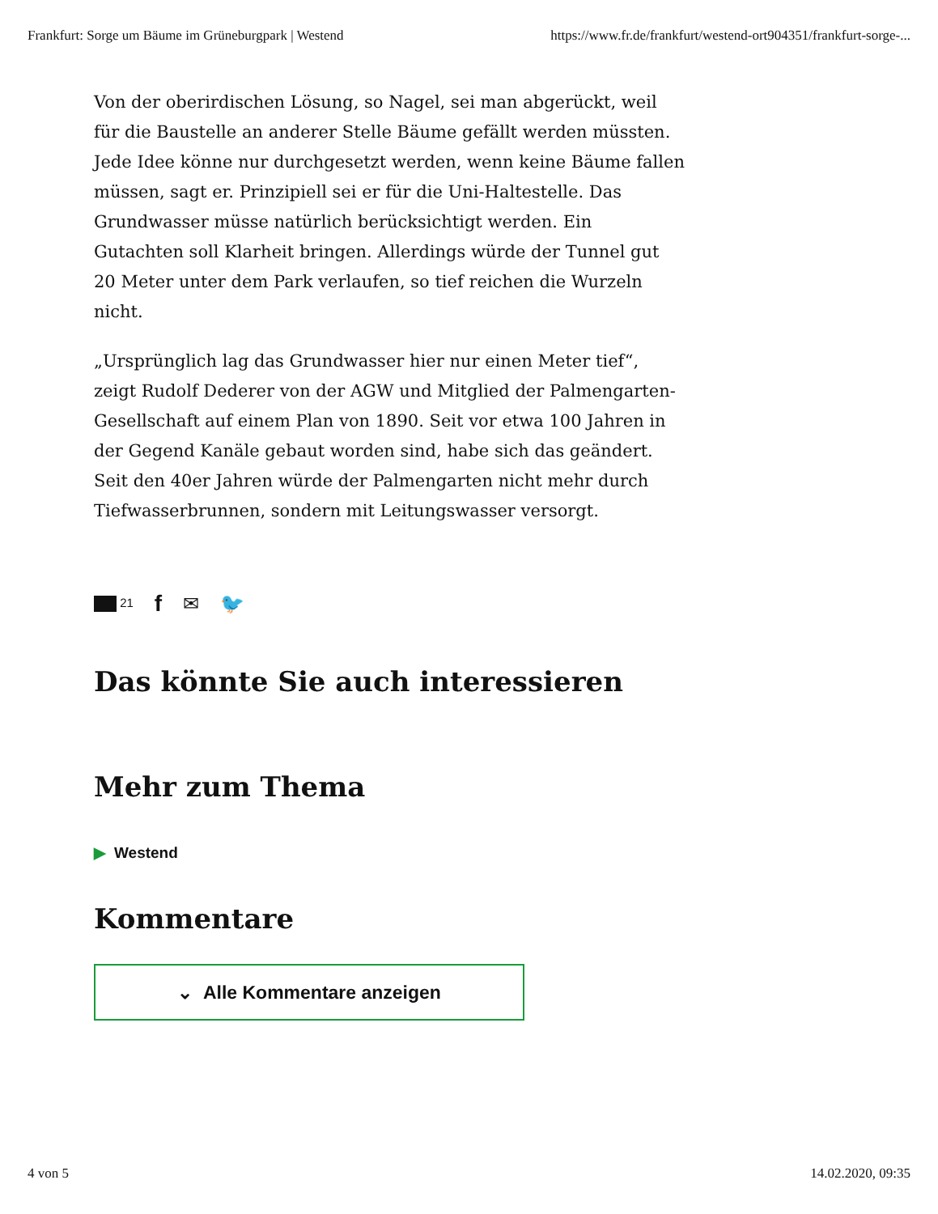Frankfurt: Sorge um Bäume im Grüneburgpark | Westend https://www.fr.de/frankfurt/westend-ort904351/frankfurt-sorge-...
Von der oberirdischen Lösung, so Nagel, sei man abgerückt, weil für die Baustelle an anderer Stelle Bäume gefällt werden müssten. Jede Idee könne nur durchgesetzt werden, wenn keine Bäume fallen müssen, sagt er. Prinzipiell sei er für die Uni-Haltestelle. Das Grundwasser müsse natürlich berücksichtigt werden. Ein Gutachten soll Klarheit bringen. Allerdings würde der Tunnel gut 20 Meter unter dem Park verlaufen, so tief reichen die Wurzeln nicht.
„Ursprünglich lag das Grundwasser hier nur einen Meter tief“, zeigt Rudolf Dederer von der AGW und Mitglied der Palmengarten-Gesellschaft auf einem Plan von 1890. Seit vor etwa 100 Jahren in der Gegend Kanäle gebaut worden sind, habe sich das geändert. Seit den 40er Jahren würde der Palmengarten nicht mehr durch Tiefwasserbrunnen, sondern mit Leitungswasser versorgt.
21 f ✉ 🐦
Das könnte Sie auch interessieren
Mehr zum Thema
▶ Westend
Kommentare
⌄ Alle Kommentare anzeigen
4 von 5 14.02.2020, 09:35